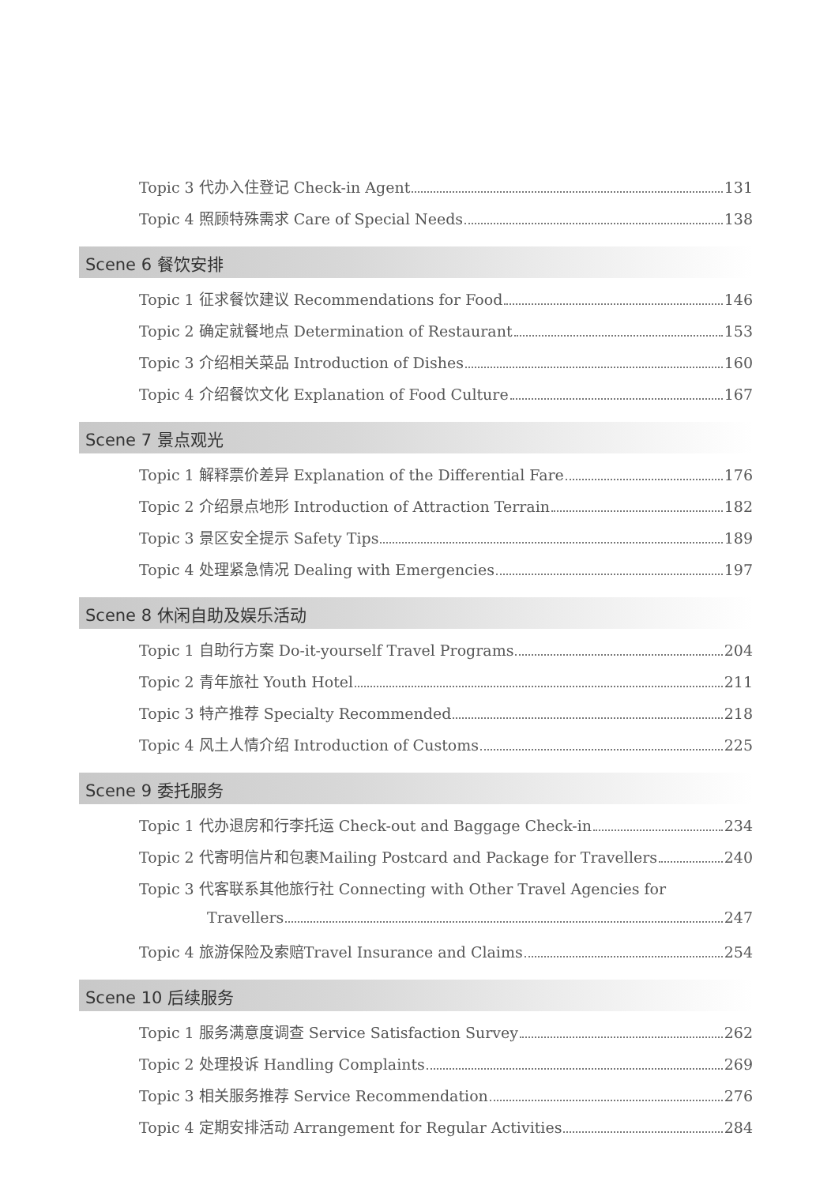Topic 3 代办入住登记 Check-in Agent 131
Topic 4 照顾特殊需求 Care of Special Needs 138
Scene 6 餐饮安排
Topic 1 征求餐饮建议 Recommendations for Food 146
Topic 2 确定就餐地点 Determination of Restaurant 153
Topic 3 介绍相关菜品 Introduction of Dishes 160
Topic 4 介绍餐饮文化 Explanation of Food Culture 167
Scene 7 景点观光
Topic 1 解释票价差异 Explanation of the Differential Fare 176
Topic 2 介绍景点地形 Introduction of Attraction Terrain 182
Topic 3 景区安全提示 Safety Tips 189
Topic 4 处理紧急情况 Dealing with Emergencies 197
Scene 8 休闲自助及娱乐活动
Topic 1 自助行方案 Do-it-yourself Travel Programs 204
Topic 2 青年旅社 Youth Hotel 211
Topic 3 特产推荐 Specialty Recommended 218
Topic 4 风土人情介绍 Introduction of Customs 225
Scene 9 委托服务
Topic 1 代办退房和行李托运 Check-out and Baggage Check-in 234
Topic 2 代寄明信片和包裹Mailing Postcard and Package for Travellers 240
Topic 3 代客联系其他旅行社 Connecting with Other Travel Agencies for
Travellers 247
Topic 4 旅游保险及索赔Travel Insurance and Claims 254
Scene 10 后续服务
Topic 1 服务满意度调查 Service Satisfaction Survey 262
Topic 2 处理投诉 Handling Complaints 269
Topic 3 相关服务推荐 Service Recommendation 276
Topic 4 定期安排活动 Arrangement for Regular Activities 284